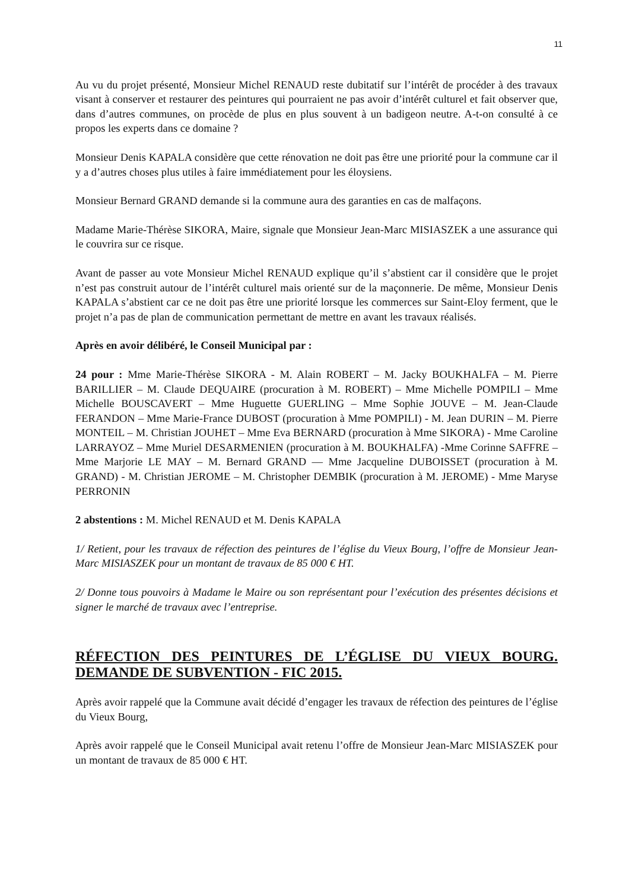11
Au vu du projet présenté, Monsieur Michel RENAUD reste dubitatif sur l’intérêt de procéder à des travaux visant à conserver et restaurer des peintures qui pourraient ne pas avoir d’intérêt culturel et fait observer que, dans d’autres communes, on procède de plus en plus souvent à un badigeon neutre. A-t-on consulté à ce propos les experts dans ce domaine ?
Monsieur Denis KAPALA considère que cette rénovation ne doit pas être une priorité pour la commune car il y a d’autres choses plus utiles à faire immédiatement pour les éloysiens.
Monsieur Bernard GRAND demande si la commune aura des garanties en cas de malfaçons.
Madame Marie-Thérèse SIKORA, Maire, signale que Monsieur Jean-Marc MISIASZEK a une assurance qui le couvrira sur ce risque.
Avant de passer au vote Monsieur Michel RENAUD explique qu’il s’abstient car il considère que le projet n’est pas construit autour de l’intérêt culturel mais orienté sur de la maçonnerie. De même, Monsieur Denis KAPALA s’abstient car ce ne doit pas être une priorité lorsque les commerces sur Saint-Eloy ferment, que le projet n’a pas de plan de communication permettant de mettre en avant les travaux réalisés.
Après en avoir délibéré, le Conseil Municipal par :
24 pour : Mme Marie-Thérèse SIKORA - M. Alain ROBERT – M. Jacky BOUKHALFA – M. Pierre BARILLIER – M. Claude DEQUAIRE (procuration à M. ROBERT) – Mme Michelle POMPILI – Mme Michelle BOUSCAVERT – Mme Huguette GUERLING – Mme Sophie JOUVE – M. Jean-Claude FERANDON – Mme Marie-France DUBOST (procuration à Mme POMPILI) - M. Jean DURIN – M. Pierre MONTEIL – M. Christian JOUHET – Mme Eva BERNARD (procuration à Mme SIKORA) - Mme Caroline LARRAYOZ – Mme Muriel DESARMENIEN (procuration à M. BOUKHALFA) -Mme Corinne SAFFRE – Mme Marjorie LE MAY – M. Bernard GRAND — Mme Jacqueline DUBOISSET (procuration à M. GRAND) - M. Christian JEROME – M. Christopher DEMBIK (procuration à M. JEROME) - Mme Maryse PERRONIN
2 abstentions : M. Michel RENAUD et M. Denis KAPALA
1/ Retient, pour les travaux de réfection des peintures de l’église du Vieux Bourg, l’offre de Monsieur Jean-Marc MISIASZEK pour un montant de travaux de 85 000 € HT.
2/ Donne tous pouvoirs à Madame le Maire ou son représentant pour l’exécution des présentes décisions et signer le marché de travaux avec l’entreprise.
RÉFECTION DES PEINTURES DE L’ÉGLISE DU VIEUX BOURG. DEMANDE DE SUBVENTION - FIC 2015.
Après avoir rappelé que la Commune avait décidé d’engager les travaux de réfection des peintures de l’église du Vieux Bourg,
Après avoir rappelé que le Conseil Municipal avait retenu l’offre de Monsieur Jean-Marc MISIASZEK pour un montant de travaux de 85 000 € HT.